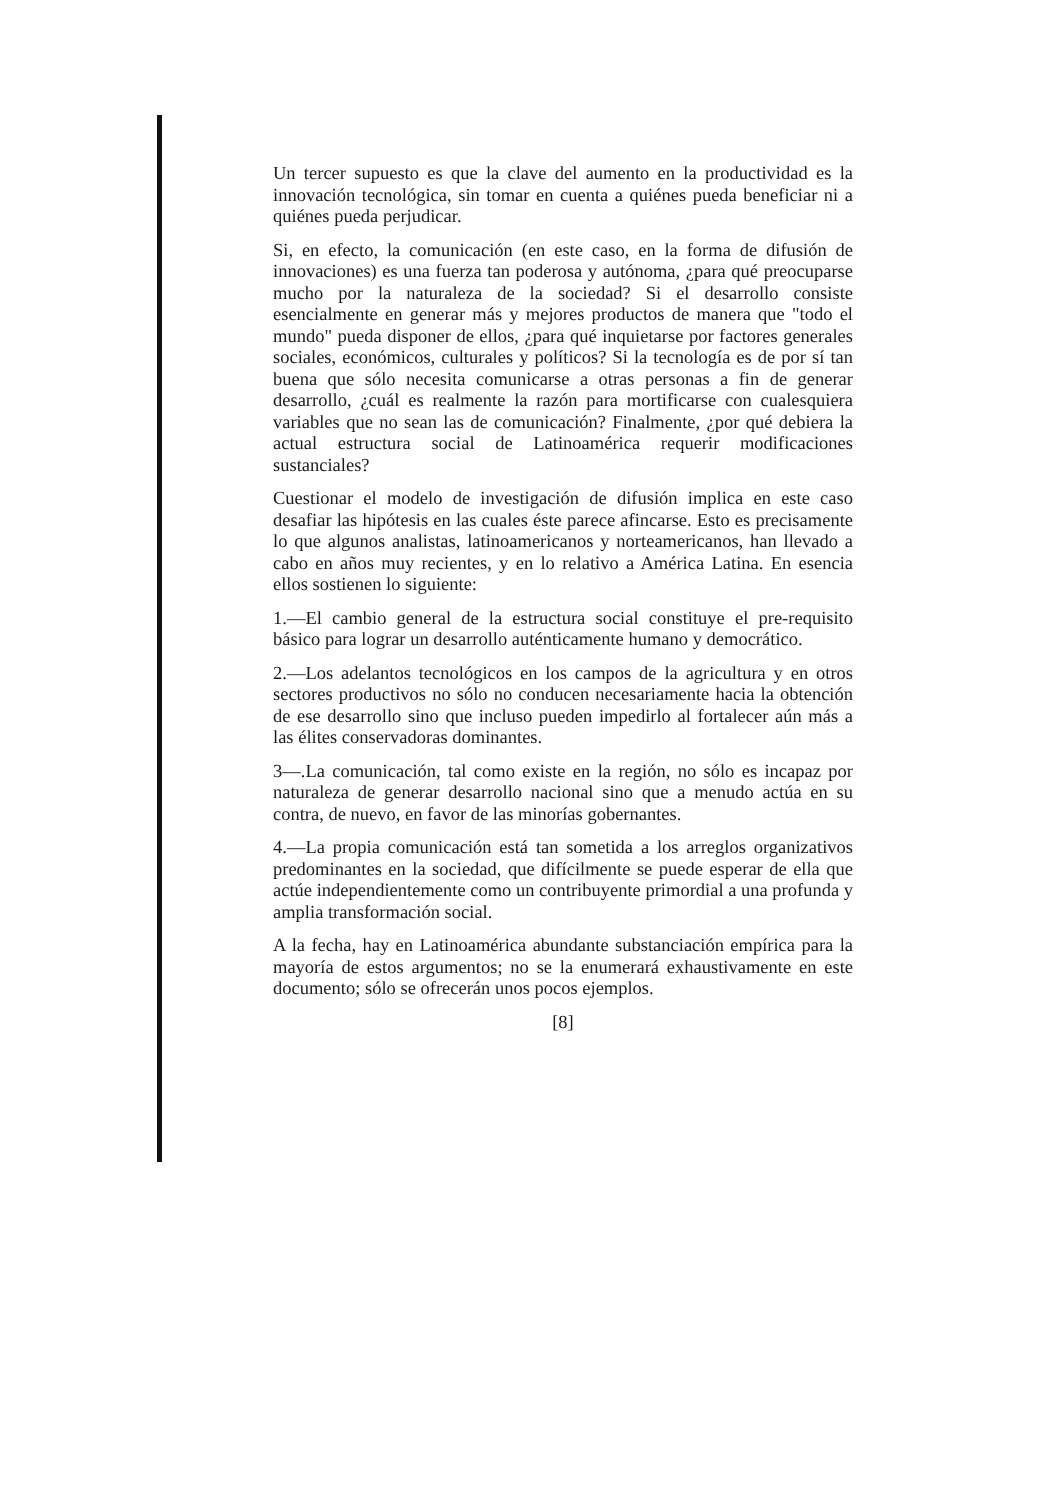Un tercer supuesto es que la clave del aumento en la productividad es la innovación tecnológica, sin tomar en cuenta a quiénes pueda beneficiar ni a quiénes pueda perjudicar.
Si, en efecto, la comunicación (en este caso, en la forma de difusión de innovaciones) es una fuerza tan poderosa y autónoma, ¿para qué preocuparse mucho por la naturaleza de la sociedad? Si el desarrollo consiste esencialmente en generar más y mejores productos de manera que "todo el mundo" pueda disponer de ellos, ¿para qué inquietarse por factores generales sociales, económicos, culturales y políticos? Si la tecnología es de por sí tan buena que sólo necesita comunicarse a otras personas a fin de generar desarrollo, ¿cuál es realmente la razón para mortificarse con cualesquiera variables que no sean las de comunicación? Finalmente, ¿por qué debiera la actual estructura social de Latinoamérica requerir modificaciones sustanciales?
Cuestionar el modelo de investigación de difusión implica en este caso desafiar las hipótesis en las cuales éste parece afincarse. Esto es precisamente lo que algunos analistas, latinoamericanos y norteamericanos, han llevado a cabo en años muy recientes, y en lo relativo a América Latina. En esencia ellos sostienen lo siguiente:
1.—El cambio general de la estructura social constituye el pre-requisito básico para lograr un desarrollo auténticamente humano y democrático.
2.—Los adelantos tecnológicos en los campos de la agricultura y en otros sectores productivos no sólo no conducen necesariamente hacia la obtención de ese desarrollo sino que incluso pueden impedirlo al fortalecer aún más a las élites conservadoras dominantes.
3—.La comunicación, tal como existe en la región, no sólo es incapaz por naturaleza de generar desarrollo nacional sino que a menudo actúa en su contra, de nuevo, en favor de las minorías gobernantes.
4.—La propia comunicación está tan sometida a los arreglos organizativos predominantes en la sociedad, que difícilmente se puede esperar de ella que actúe independientemente como un contribuyente primordial a una profunda y amplia transformación social.
A la fecha, hay en Latinoamérica abundante substanciación empírica para la mayoría de estos argumentos; no se la enumerará exhaustivamente en este documento; sólo se ofrecerán unos pocos ejemplos.
[8]